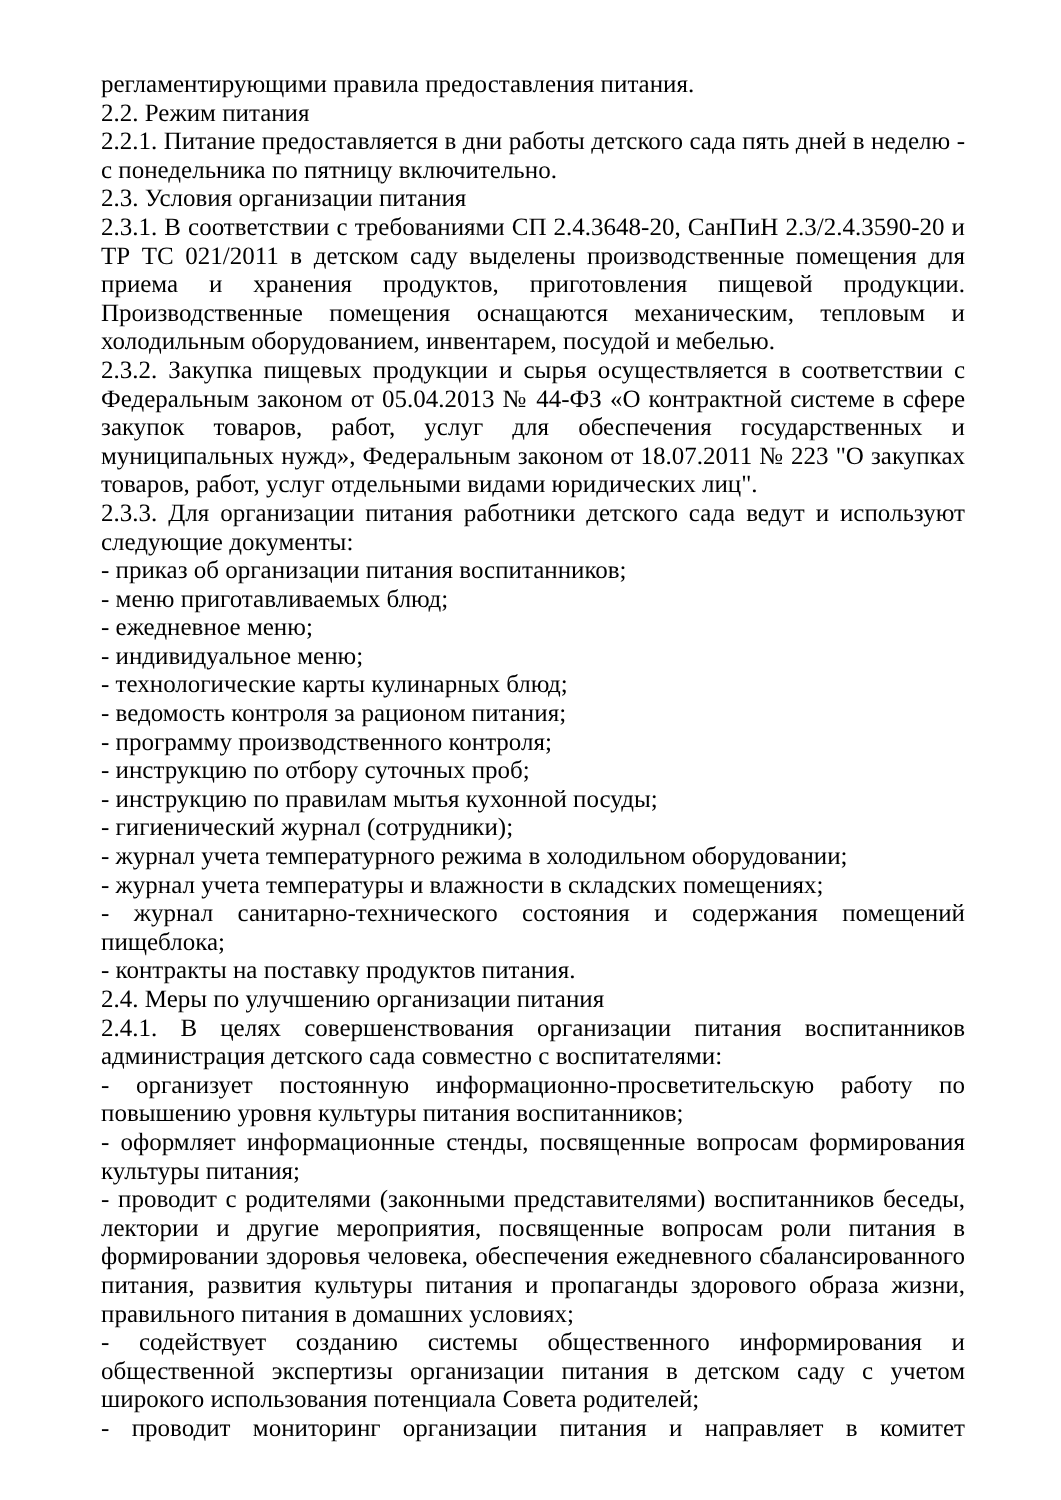регламентирующими правила предоставления питания.
2.2. Режим питания
2.2.1. Питание предоставляется в дни работы детского сада пять дней в неделю - с понедельника по пятницу включительно.
2.3. Условия организации питания
2.3.1. В соответствии с требованиями СП 2.4.3648-20, СанПиН 2.3/2.4.3590-20 и ТР ТС 021/2011 в детском саду выделены производственные помещения для приема и хранения продуктов, приготовления пищевой продукции. Производственные помещения оснащаются механическим, тепловым и холодильным оборудованием, инвентарем, посудой и мебелью.
2.3.2. Закупка пищевых продукции и сырья осуществляется в соответствии с Федеральным законом от 05.04.2013 № 44-ФЗ «О контрактной системе в сфере закупок товаров, работ, услуг для обеспечения государственных и муниципальных нужд», Федеральным законом от 18.07.2011 № 223 "О закупках товаров, работ, услуг отдельными видами юридических лиц".
2.3.3. Для организации питания работники детского сада ведут и используют следующие документы:
- приказ об организации питания воспитанников;
- меню приготавливаемых блюд;
- ежедневное меню;
- индивидуальное меню;
- технологические карты кулинарных блюд;
- ведомость контроля за рационом питания;
- программу производственного контроля;
- инструкцию по отбору суточных проб;
- инструкцию по правилам мытья кухонной посуды;
- гигиенический журнал (сотрудники);
- журнал учета температурного режима в холодильном оборудовании;
- журнал учета температуры и влажности в складских помещениях;
- журнал санитарно-технического состояния и содержания помещений пищеблока;
- контракты на поставку продуктов питания.
2.4. Меры по улучшению организации питания
2.4.1. В целях совершенствования организации питания воспитанников администрация детского сада совместно с воспитателями:
- организует постоянную информационно-просветительскую работу по повышению уровня культуры питания воспитанников;
- оформляет информационные стенды, посвященные вопросам формирования культуры питания;
- проводит с родителями (законными представителями) воспитанников беседы, лектории и другие мероприятия, посвященные вопросам роли питания в формировании здоровья человека, обеспечения ежедневного сбалансированного питания, развития культуры питания и пропаганды здорового образа жизни, правильного питания в домашних условиях;
- содействует созданию системы общественного информирования и общественной экспертизы организации питания в детском саду с учетом широкого использования потенциала Совета родителей;
- проводит мониторинг организации питания и направляет в комитет